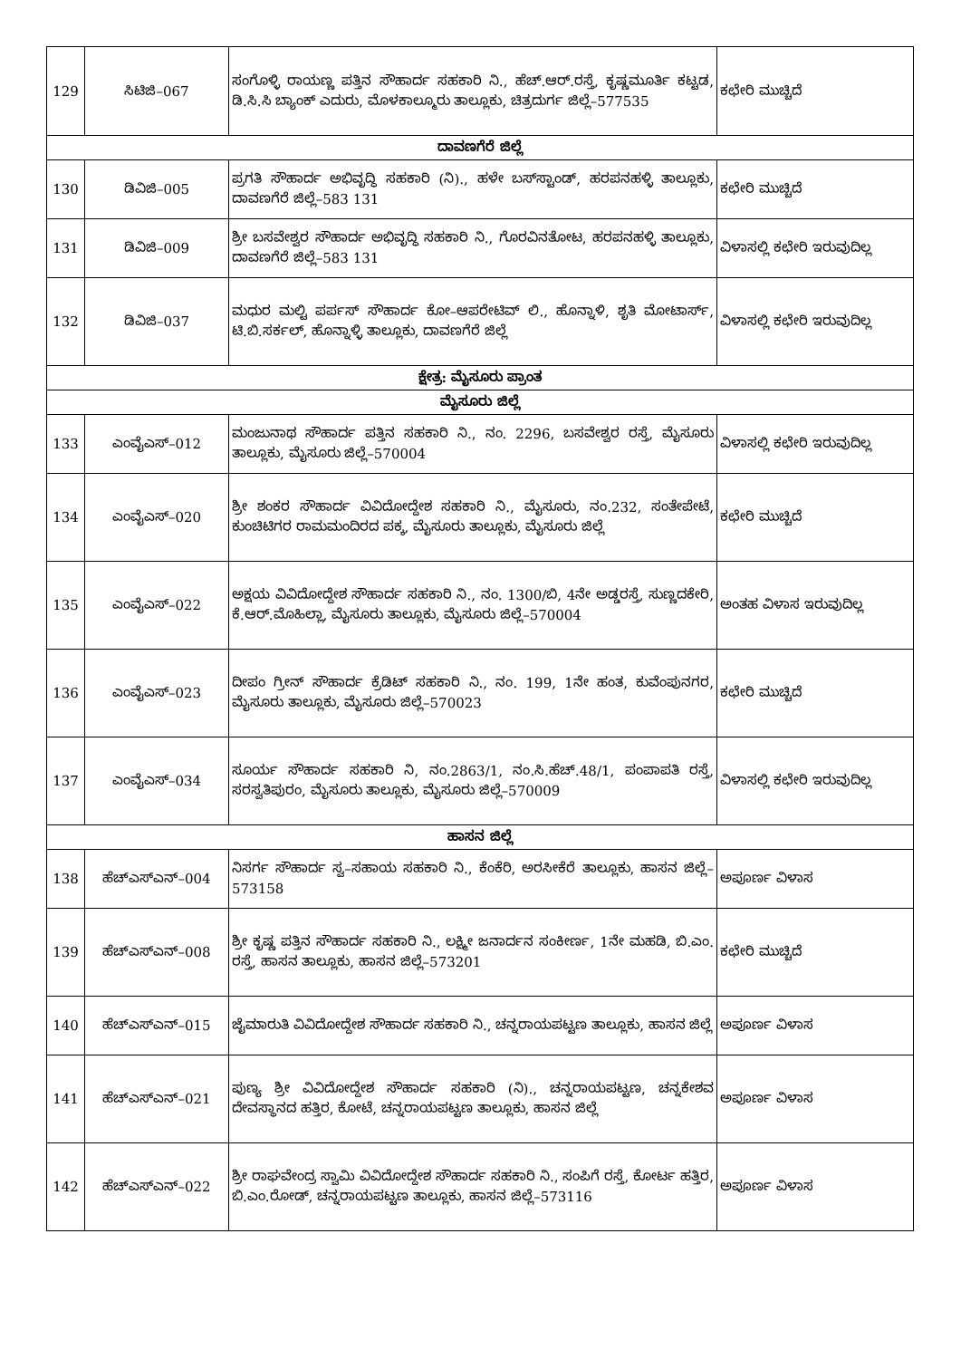| 129 | ಸಿಟಿಜಿ–067 | ಸಂಗೊಳ್ಳಿ ರಾಯಣ್ಣ ಪತ್ತಿನ ಸೌಹಾರ್ದ ಸಹಕಾರಿ ನಿ., ಹೆಚ್.ಆರ್.ರಸ್ತೆ, ಕೃಷ್ಣಮೂರ್ತಿ ಕಟ್ಟಡ, ಡಿ.ಸಿ.ಸಿ ಬ್ಯಾಂಕ್ ಎದುರು, ಮೊಳಕಾಲ್ಮೂರು ತಾಲ್ಲೂಕು, ಚಿತ್ರದುರ್ಗ ಜಿಲ್ಲೆ–577535 | ಕಛೇರಿ ಮುಚ್ಚಿದೆ |
| ದಾವಣಗೆರೆ ಜಿಲ್ಲೆ | | | |
| 130 | ಡಿವಿಜಿ–005 | ಪ್ರಗತಿ ಸೌಹಾರ್ದ ಅಭಿವೃದ್ಧಿ ಸಹಕಾರಿ (ನಿ)., ಹಳೇ ಬಸ್‌ಸ್ಟಾಂಡ್, ಹರಪನಹಳ್ಳಿ ತಾಲ್ಲೂಕು, ದಾವಣಗೆರೆ ಜಿಲ್ಲೆ–583 131 | ಕಛೇರಿ ಮುಚ್ಚಿದೆ |
| 131 | ಡಿವಿಜಿ–009 | ಶ್ರೀ ಬಸವೇಶ್ವರ ಸೌಹಾರ್ದ ಅಭಿವೃದ್ಧಿ ಸಹಕಾರಿ ನಿ., ಗೊರವಿನತೋಟ, ಹರಪನಹಳ್ಳಿ ತಾಲ್ಲೂಕು, ದಾವಣಗೆರೆ ಜಿಲ್ಲೆ–583 131 | ವಿಳಾಸಲ್ಲಿ ಕಛೇರಿ ಇರುವುದಿಲ್ಲ |
| 132 | ಡಿವಿಜಿ–037 | ಮಧುರ ಮಲ್ಟಿ ಪರ್ಪಸ್ ಸೌಹಾರ್ದ ಕೋ–ಆಪರೇಟಿವ್ ಲಿ., ಹೊನ್ನಾಳಿ, ಶೃತಿ ಮೋಟಾರ್ಸ್, ಟಿ.ಬಿ.ಸರ್ಕಲ್, ಹೊನ್ನಾಳ್ಳಿ ತಾಲ್ಲೂಕು, ದಾವಣಗೆರೆ ಜಿಲ್ಲೆ | ವಿಳಾಸಲ್ಲಿ ಕಛೇರಿ ಇರುವುದಿಲ್ಲ |
| ಕ್ಷೇತ್ರ: ಮೈಸೂರು ಪ್ರಾಂತ | | | |
| ಮೈಸೂರು ಜಿಲ್ಲೆ | | | |
| 133 | ಎಂವೈಎಸ್–012 | ಮಂಜುನಾಥ ಸೌಹಾರ್ದ ಪತ್ತಿನ ಸಹಕಾರಿ ನಿ., ನಂ. 2296, ಬಸವೇಶ್ವರ ರಸ್ತೆ, ಮೈಸೂರು ತಾಲ್ಲೂಕು, ಮೈಸೂರು ಜಿಲ್ಲೆ–570004 | ವಿಳಾಸಲ್ಲಿ ಕಛೇರಿ ಇರುವುದಿಲ್ಲ |
| 134 | ಎಂವೈಎಸ್–020 | ಶ್ರೀ ಶಂಕರ ಸೌಹಾರ್ದ ವಿವಿದೋದ್ದೇಶ ಸಹಕಾರಿ ನಿ., ಮೈಸೂರು, ನಂ.232, ಸಂತೇಪೇಟೆ, ಕುಂಚಿಟಿಗರ ರಾಮಮಂದಿರದ ಪಕ್ಕ, ಮೈಸೂರು ತಾಲ್ಲೂಕು, ಮೈಸೂರು ಜಿಲ್ಲೆ | ಕಛೇರಿ ಮುಚ್ಚಿದೆ |
| 135 | ಎಂವೈಎಸ್–022 | ಅಕ್ಷಯ ವಿವಿದೋದ್ದೇಶ ಸೌಹಾರ್ದ ಸಹಕಾರಿ ನಿ., ನಂ. 1300/ಬಿ, 4ನೇ ಅಡ್ಡರಸ್ತೆ, ಸುಣ್ಣದಕೇರಿ, ಕೆ.ಆರ್.ಮೊಹಿಲ್ಲಾ, ಮೈಸೂರು ತಾಲ್ಲೂಕು, ಮೈಸೂರು ಜಿಲ್ಲೆ–570004 | ಅಂತಹ ವಿಳಾಸ ಇರುವುದಿಲ್ಲ |
| 136 | ಎಂವೈಎಸ್–023 | ದೀಪಂ ಗ್ರೀನ್ ಸೌಹಾರ್ದ ಕ್ರೆಡಿಟ್ ಸಹಕಾರಿ ನಿ., ನಂ. 199, 1ನೇ ಹಂತ, ಕುವೆಂಪುನಗರ, ಮೈಸೂರು ತಾಲ್ಲೂಕು, ಮೈಸೂರು ಜಿಲ್ಲೆ–570023 | ಕಛೇರಿ ಮುಚ್ಚಿದೆ |
| 137 | ಎಂವೈಎಸ್–034 | ಸೂರ್ಯ ಸೌಹಾರ್ದ ಸಹಕಾರಿ ನಿ, ನಂ.2863/1, ನಂ.ಸಿ.ಹೆಚ್.48/1, ಪಂಪಾಪತಿ ರಸ್ತೆ, ಸರಸ್ವತಿಪುರಂ, ಮೈಸೂರು ತಾಲ್ಲೂಕು, ಮೈಸೂರು ಜಿಲ್ಲೆ–570009 | ವಿಳಾಸಲ್ಲಿ ಕಛೇರಿ ಇರುವುದಿಲ್ಲ |
| ಹಾಸನ ಜಿಲ್ಲೆ | | | |
| 138 | ಹೆಚ್‌ಎಸ್‌ಎನ್–004 | ನಿಸರ್ಗ ಸೌಹಾರ್ದ ಸ್ವ–ಸಹಾಯ ಸಹಕಾರಿ ನಿ., ಕೆಂಕೆರಿ, ಅರಸೀಕೆರೆ ತಾಲ್ಲೂಕು, ಹಾಸನ ಜಿಲ್ಲೆ–573158 | ಅಪೂರ್ಣ ವಿಳಾಸ |
| 139 | ಹೆಚ್‌ಎಸ್‌ಎನ್–008 | ಶ್ರೀ ಕೃಷ್ಣ ಪತ್ತಿನ ಸೌಹಾರ್ದ ಸಹಕಾರಿ ನಿ., ಲಕ್ಷ್ಮೀ ಜನಾರ್ದನ ಸಂಕೀರ್ಣ, 1ನೇ ಮಹಡಿ, ಬಿ.ಎಂ. ರಸ್ತೆ, ಹಾಸನ ತಾಲ್ಲೂಕು, ಹಾಸನ ಜಿಲ್ಲೆ–573201 | ಕಛೇರಿ ಮುಚ್ಚಿದೆ |
| 140 | ಹೆಚ್‌ಎಸ್‌ಎನ್–015 | ಜೈಮಾರುತಿ ವಿವಿದೋದ್ದೇಶ ಸೌಹಾರ್ದ ಸಹಕಾರಿ ನಿ., ಚನ್ನರಾಯಪಟ್ಟಣ ತಾಲ್ಲೂಕು, ಹಾಸನ ಜಿಲ್ಲೆ | ಅಪೂರ್ಣ ವಿಳಾಸ |
| 141 | ಹೆಚ್‌ಎಸ್‌ಎನ್–021 | ಪುಣ್ಯ ಶ್ರೀ ವಿವಿದೋದ್ದೇಶ ಸೌಹಾರ್ದ ಸಹಕಾರಿ (ನಿ)., ಚನ್ನರಾಯಪಟ್ಟಣ, ಚನ್ನಕೇಶವ ದೇವಸ್ಥಾನದ ಹತ್ತಿರ, ಕೋಟೆ, ಚನ್ನರಾಯಪಟ್ಟಣ ತಾಲ್ಲೂಕು, ಹಾಸನ ಜಿಲ್ಲೆ | ಅಪೂರ್ಣ ವಿಳಾಸ |
| 142 | ಹೆಚ್‌ಎಸ್‌ಎನ್–022 | ಶ್ರೀ ರಾಘವೇಂದ್ರ ಸ್ವಾಮಿ ವಿವಿದೋದ್ದೇಶ ಸೌಹಾರ್ದ ಸಹಕಾರಿ ನಿ., ಸಂಪಿಗೆ ರಸ್ತೆ, ಕೋರ್ಟ ಹತ್ತಿರ, ಬಿ.ಎಂ.ರೋಡ್, ಚನ್ನರಾಯಪಟ್ಟಣ ತಾಲ್ಲೂಕು, ಹಾಸನ ಜಿಲ್ಲೆ–573116 | ಅಪೂರ್ಣ ವಿಳಾಸ |